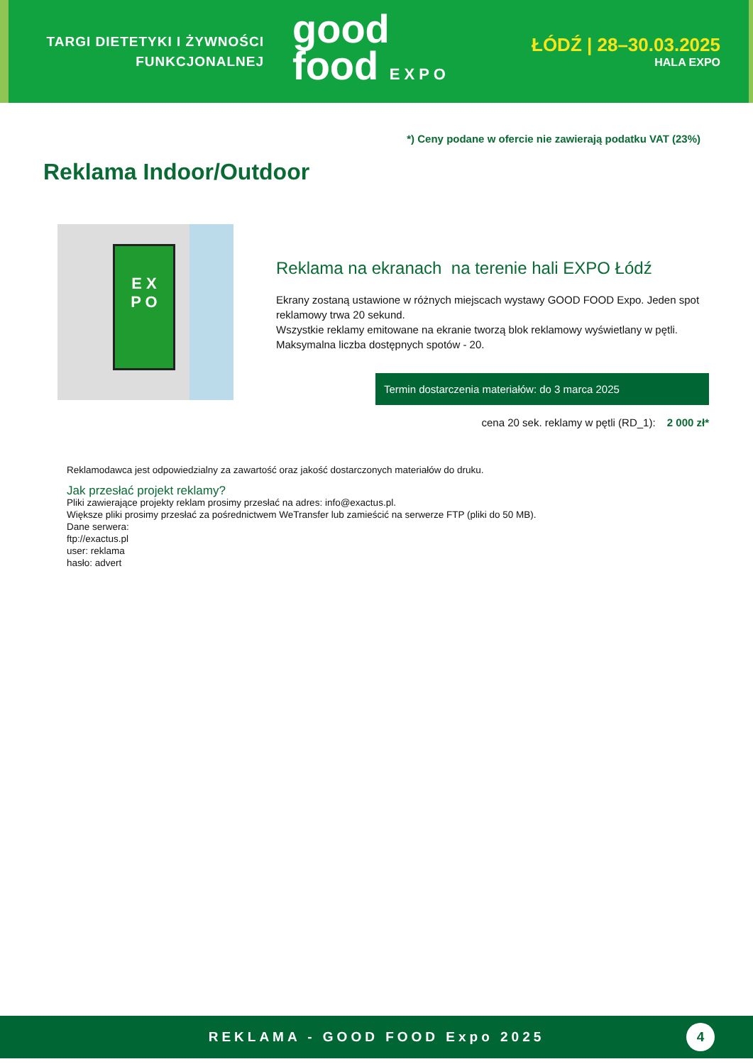TARGI DIETETYKI I ŻYWNOŚCI
FUNKCJONALNEJ
good
food EXPO
ŁÓDŹ | 28–30.03.2025
HALA EXPO
*) Ceny podane w ofercie nie zawierają podatku VAT (23%)
Reklama Indoor/Outdoor
E X
P O
Reklama na ekranach na terenie hali EXPO Łódź
Ekrany zostaną ustawione w różnych miejscach wystawy GOOD FOOD Expo. Jeden spot reklamowy trwa 20 sekund.
Wszystkie reklamy emitowane na ekranie tworzą blok reklamowy wyświetlany w pętli.
Maksymalna liczba dostępnych spotów - 20.
Termin dostarczenia materiałów: do 3 marca 2025
cena 20 sek. reklamy w pętli (RD_1): 2 000 zł*
Reklamodawca jest odpowiedzialny za zawartość oraz jakość dostarczonych materiałów do druku.
Jak przesłać projekt reklamy?
Pliki zawierające projekty reklam prosimy przesłać na adres: info@exactus.pl.
Większe pliki prosimy przesłać za pośrednictwem WeTransfer lub zamieścić na serwerze FTP (pliki do 50 MB).
Dane serwera:
ftp://exactus.pl
user: reklama
hasło: advert
REKLAMA - GOOD FOOD Expo 2025
4